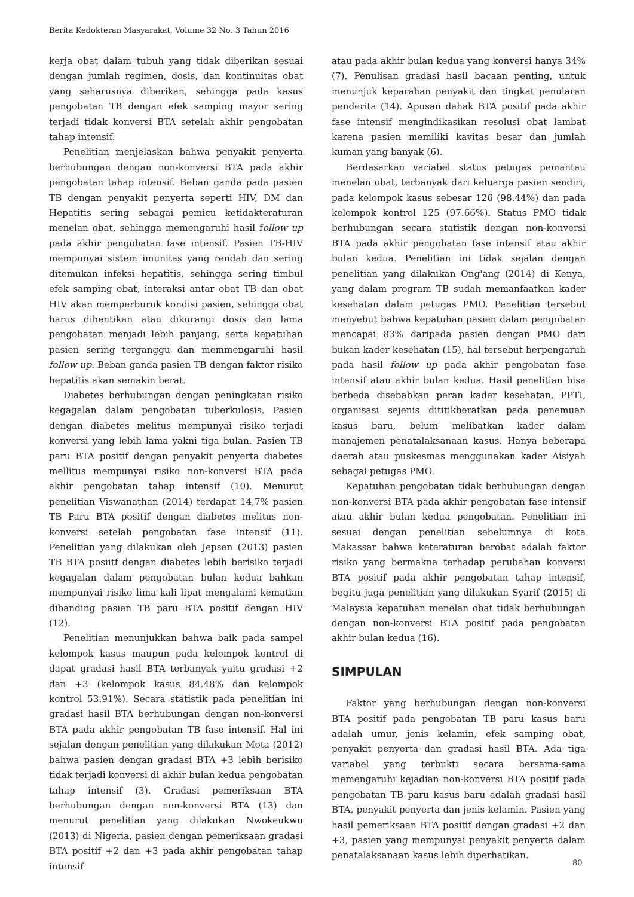Berita Kedokteran Masyarakat, Volume 32 No. 3 Tahun 2016
kerja obat dalam tubuh yang tidak diberikan sesuai dengan jumlah regimen, dosis, dan kontinuitas obat yang seharusnya diberikan, sehingga pada kasus pengobatan TB dengan efek samping mayor sering terjadi tidak konversi BTA setelah akhir pengobatan tahap intensif.
Penelitian menjelaskan bahwa penyakit penyerta berhubungan dengan non-konversi BTA pada akhir pengobatan tahap intensif. Beban ganda pada pasien TB dengan penyakit penyerta seperti HIV, DM dan Hepatitis sering sebagai pemicu ketidakteraturan menelan obat, sehingga memengaruhi hasil follow up pada akhir pengobatan fase intensif. Pasien TB-HIV mempunyai sistem imunitas yang rendah dan sering ditemukan infeksi hepatitis, sehingga sering timbul efek samping obat, interaksi antar obat TB dan obat HIV akan memperburuk kondisi pasien, sehingga obat harus dihentikan atau dikurangi dosis dan lama pengobatan menjadi lebih panjang, serta kepatuhan pasien sering terganggu dan memmengaruhi hasil follow up. Beban ganda pasien TB dengan faktor risiko hepatitis akan semakin berat.
Diabetes berhubungan dengan peningkatan risiko kegagalan dalam pengobatan tuberkulosis. Pasien dengan diabetes melitus mempunyai risiko terjadi konversi yang lebih lama yakni tiga bulan. Pasien TB paru BTA positif dengan penyakit penyerta diabetes mellitus mempunyai risiko non-konversi BTA pada akhir pengobatan tahap intensif (10). Menurut penelitian Viswanathan (2014) terdapat 14,7% pasien TB Paru BTA positif dengan diabetes melitus non-konversi setelah pengobatan fase intensif (11). Penelitian yang dilakukan oleh Jepsen (2013) pasien TB BTA posiitf dengan diabetes lebih berisiko terjadi kegagalan dalam pengobatan bulan kedua bahkan mempunyai risiko lima kali lipat mengalami kematian dibanding pasien TB paru BTA positif dengan HIV (12).
Penelitian menunjukkan bahwa baik pada sampel kelompok kasus maupun pada kelompok kontrol di dapat gradasi hasil BTA terbanyak yaitu gradasi +2 dan +3 (kelompok kasus 84.48% dan kelompok kontrol 53.91%). Secara statistik pada penelitian ini gradasi hasil BTA berhubungan dengan non-konversi BTA pada akhir pengobatan TB fase intensif. Hal ini sejalan dengan penelitian yang dilakukan Mota (2012) bahwa pasien dengan gradasi BTA +3 lebih berisiko tidak terjadi konversi di akhir bulan kedua pengobatan tahap intensif (3). Gradasi pemeriksaan BTA berhubungan dengan non-konversi BTA (13) dan menurut penelitian yang dilakukan Nwokeukwu (2013) di Nigeria, pasien dengan pemeriksaan gradasi BTA positif +2 dan +3 pada akhir pengobatan tahap intensif
atau pada akhir bulan kedua yang konversi hanya 34% (7). Penulisan gradasi hasil bacaan penting, untuk menunjuk keparahan penyakit dan tingkat penularan penderita (14). Apusan dahak BTA positif pada akhir fase intensif mengindikasikan resolusi obat lambat karena pasien memiliki kavitas besar dan jumlah kuman yang banyak (6).
Berdasarkan variabel status petugas pemantau menelan obat, terbanyak dari keluarga pasien sendiri, pada kelompok kasus sebesar 126 (98.44%) dan pada kelompok kontrol 125 (97.66%). Status PMO tidak berhubungan secara statistik dengan non-konversi BTA pada akhir pengobatan fase intensif atau akhir bulan kedua. Penelitian ini tidak sejalan dengan penelitian yang dilakukan Ong'ang (2014) di Kenya, yang dalam program TB sudah memanfaatkan kader kesehatan dalam petugas PMO. Penelitian tersebut menyebut bahwa kepatuhan pasien dalam pengobatan mencapai 83% daripada pasien dengan PMO dari bukan kader kesehatan (15), hal tersebut berpengaruh pada hasil follow up pada akhir pengobatan fase intensif atau akhir bulan kedua. Hasil penelitian bisa berbeda disebabkan peran kader kesehatan, PPTI, organisasi sejenis dititikberatkan pada penemuan kasus baru, belum melibatkan kader dalam manajemen penatalaksanaan kasus. Hanya beberapa daerah atau puskesmas menggunakan kader Aisiyah sebagai petugas PMO.
Kepatuhan pengobatan tidak berhubungan dengan non-konversi BTA pada akhir pengobatan fase intensif atau akhir bulan kedua pengobatan. Penelitian ini sesuai dengan penelitian sebelumnya di kota Makassar bahwa keteraturan berobat adalah faktor risiko yang bermakna terhadap perubahan konversi BTA positif pada akhir pengobatan tahap intensif, begitu juga penelitian yang dilakukan Syarif (2015) di Malaysia kepatuhan menelan obat tidak berhubungan dengan non-konversi BTA positif pada pengobatan akhir bulan kedua (16).
SIMPULAN
Faktor yang berhubungan dengan non-konversi BTA positif pada pengobatan TB paru kasus baru adalah umur, jenis kelamin, efek samping obat, penyakit penyerta dan gradasi hasil BTA. Ada tiga variabel yang terbukti secara bersama-sama memengaruhi kejadian non-konversi BTA positif pada pengobatan TB paru kasus baru adalah gradasi hasil BTA, penyakit penyerta dan jenis kelamin. Pasien yang hasil pemeriksaan BTA positif dengan gradasi +2 dan +3, pasien yang mempunyai penyakit penyerta dalam penatalaksanaan kasus lebih diperhatikan.
80